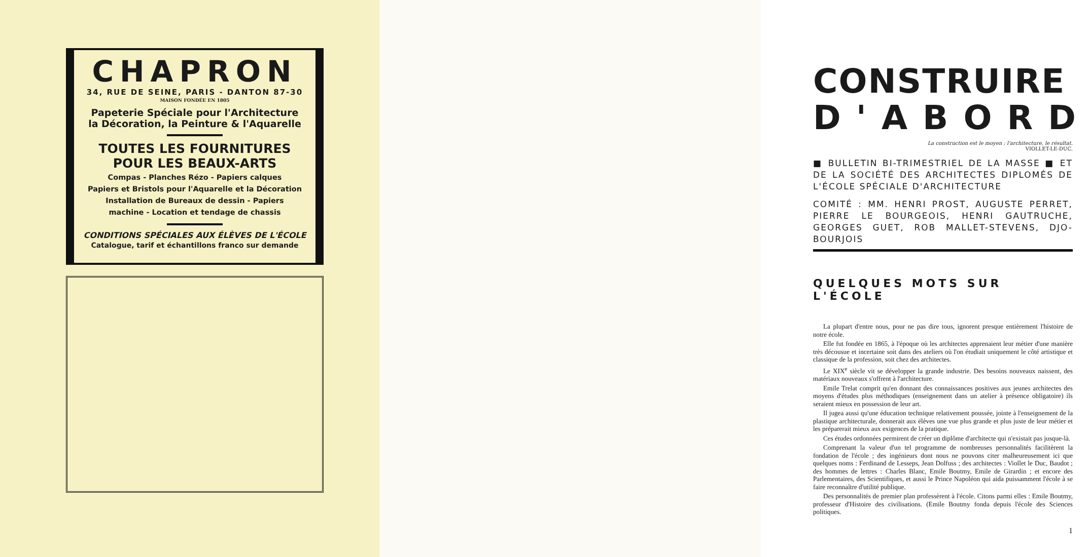CHAPRON
34, RUE DE SEINE, PARIS - DANTON 87-30
MAISON FONDÉE EN 1805
Papeterie Spéciale pour l'Architecture
la Décoration, la Peinture & l'Aquarelle
TOUTES LES FOURNITURES
POUR LES BEAUX-ARTS
Compas - Planches Rézo - Papiers calques
Papiers et Bristols pour l'Aquarelle et la Décoration
Installation de Bureaux de dessin - Papiers
machine - Location et tendage de chassis
CONDITIONS SPÉCIALES AUX ÉLÈVES DE L'ÉCOLE
Catalogue, tarif et échantillons franco sur demande
CONSTRUIRE
D'ABORD
La construction est le moyen ; l'architecture, le résultat.
VIOLLET-LE-DUC.
■ BULLETIN BI-TRIMESTRIEL DE LA MASSE ■ ET DE LA SOCIÉTÉ DES ARCHITECTES DIPLOMÉS DE L'ÉCOLE SPÉCIALE D'ARCHITECTURE
COMITÉ : MM. HENRI PROST, AUGUSTE PERRET, PIERRE LE BOURGEOIS, HENRI GAUTRUCHE, GEORGES GUET, ROB MALLET-STEVENS, DJO-BOURJOIS
QUELQUES MOTS SUR L'ÉCOLE
La plupart d'entre nous, pour ne pas dire tous, ignorent presque entièrement l'histoire de notre école.
Elle fut fondée en 1865, à l'époque où les architectes apprenaient leur métier d'une manière très décousue et incertaine soit dans des ateliers où l'on étudiait uniquement le côté artistique et classique de la profession, soit chez des architectes.
Le XIX<sup>e</sup> siècle vit se développer la grande industrie. Des besoins nouveaux naissent, des matériaux nouveaux s'offrent à l'architecture.
Emile Trelat comprit qu'en donnant des connaissances positives aux jeunes architectes des moyens d'études plus méthodiques (enseignement dans un atelier à présence obligatoire) ils seraient mieux en possession de leur art.
Il jugea aussi qu'une éducation technique relativement poussée, jointe à l'enseignement de la plastique architecturale, donnerait aux élèves une vue plus grande et plus juste de leur métier et les préparerait mieux aux exigences de la pratique.
Ces études ordonnées permirent de créer un diplôme d'architecte qui n'existait pas jusque-là.
Comprenant la valeur d'un tel programme de nombreuses personnalités facilitèrent la fondation de l'école ; des ingénieurs dont nous ne pouvons citer malheureusement ici que quelques noms : Ferdinand de Lesseps, Jean Dolfuss ; des architectes : Viollet le Duc, Baudot ; des hommes de lettres : Charles Blanc, Emile Boutmy, Emile de Girardin ; et encore des Parlementaires, des Scientifiques, et aussi le Prince Napoléon qui aida puissamment l'école à se faire reconnaître d'utilité publique.
Des personnalités de premier plan professèrent à l'école. Citons parmi elles : Emile Boutmy, professeur d'Histoire des civilisations. (Emile Boutmy fonda depuis l'école des Sciences politiques.
1